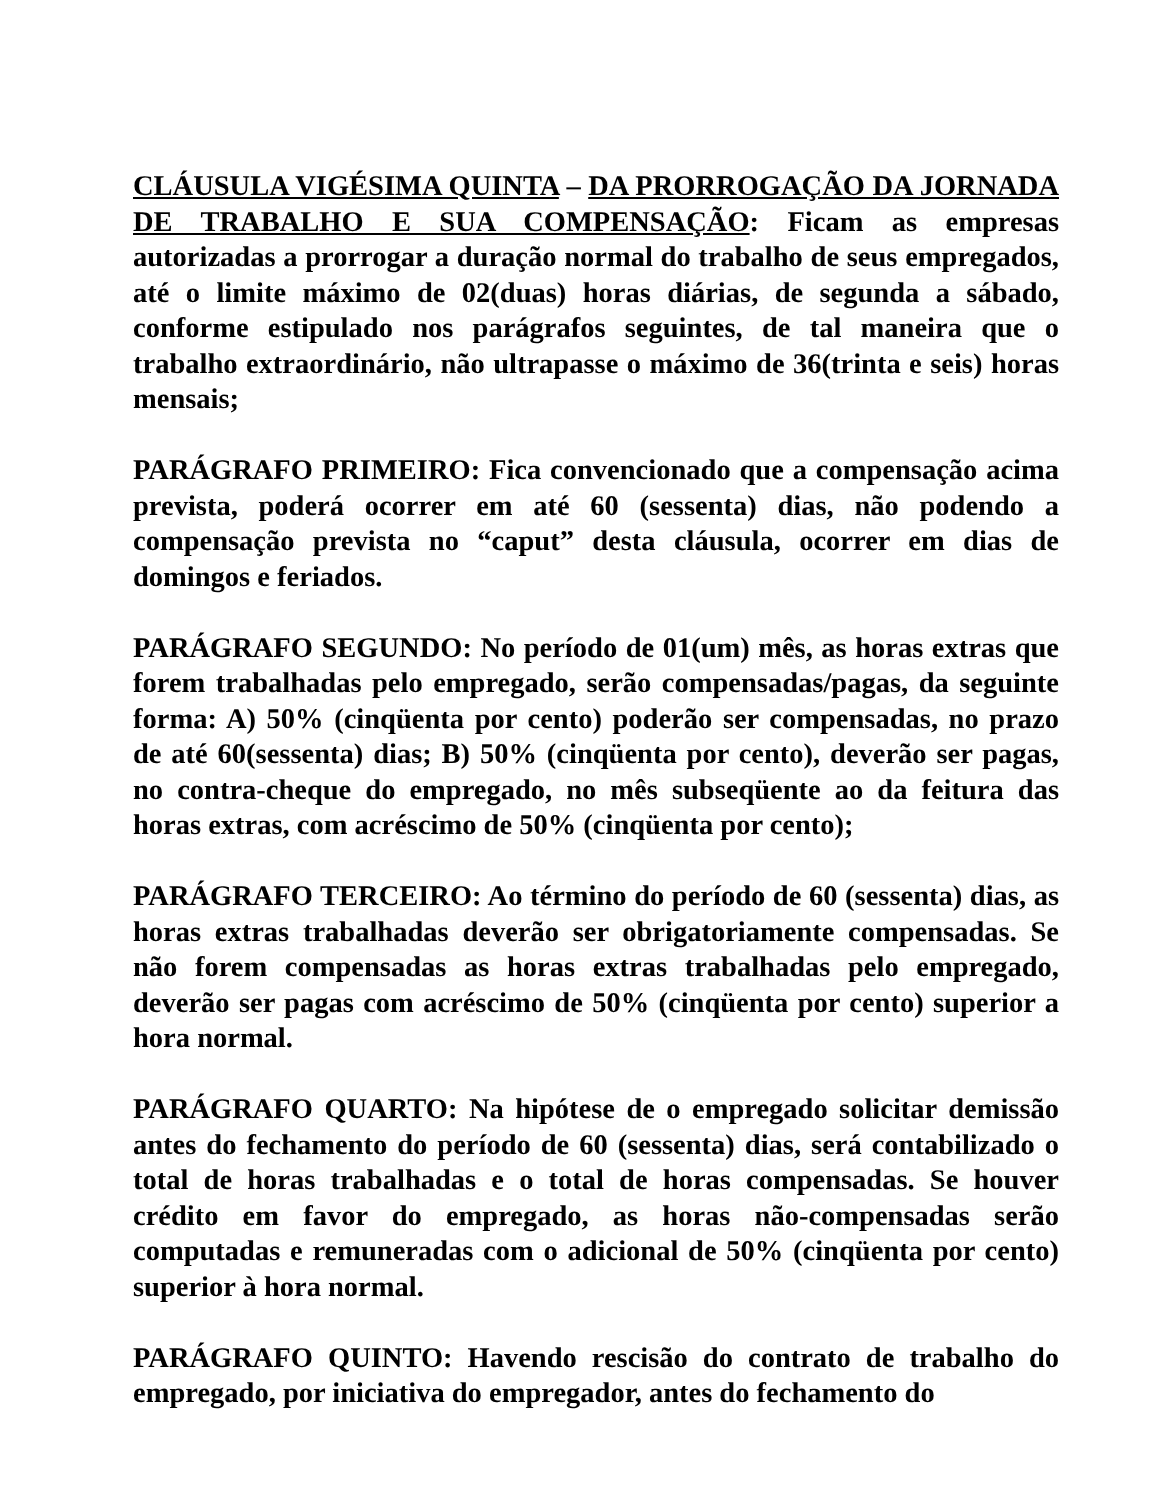CLÁUSULA VIGÉSIMA QUINTA – DA PRORROGAÇÃO DA JORNADA DE TRABALHO E SUA COMPENSAÇÃO: Ficam as empresas autorizadas a prorrogar a duração normal do trabalho de seus empregados, até o limite máximo de 02(duas) horas diárias, de segunda a sábado, conforme estipulado nos parágrafos seguintes, de tal maneira que o trabalho extraordinário, não ultrapasse o máximo de 36(trinta e seis) horas mensais;
PARÁGRAFO PRIMEIRO: Fica convencionado que a compensação acima prevista, poderá ocorrer em até 60 (sessenta) dias, não podendo a compensação prevista no “caput” desta cláusula, ocorrer em dias de domingos e feriados.
PARÁGRAFO SEGUNDO: No período de 01(um) mês, as horas extras que forem trabalhadas pelo empregado, serão compensadas/pagas, da seguinte forma: A) 50% (cinqüenta por cento) poderão ser compensadas, no prazo de até 60(sessenta) dias; B) 50% (cinqüenta por cento), deverão ser pagas, no contra-cheque do empregado, no mês subseqüente ao da feitura das horas extras, com acréscimo de 50% (cinqüenta por cento);
PARÁGRAFO TERCEIRO: Ao término do período de 60 (sessenta) dias, as horas extras trabalhadas deverão ser obrigatoriamente compensadas. Se não forem compensadas as horas extras trabalhadas pelo empregado, deverão ser pagas com acréscimo de 50% (cinqüenta por cento) superior a hora normal.
PARÁGRAFO QUARTO: Na hipótese de o empregado solicitar demissão antes do fechamento do período de 60 (sessenta) dias, será contabilizado o total de horas trabalhadas e o total de horas compensadas. Se houver crédito em favor do empregado, as horas não-compensadas serão computadas e remuneradas com o adicional de 50% (cinqüenta por cento) superior à hora normal.
PARÁGRAFO QUINTO: Havendo rescisão do contrato de trabalho do empregado, por iniciativa do empregador, antes do fechamento do